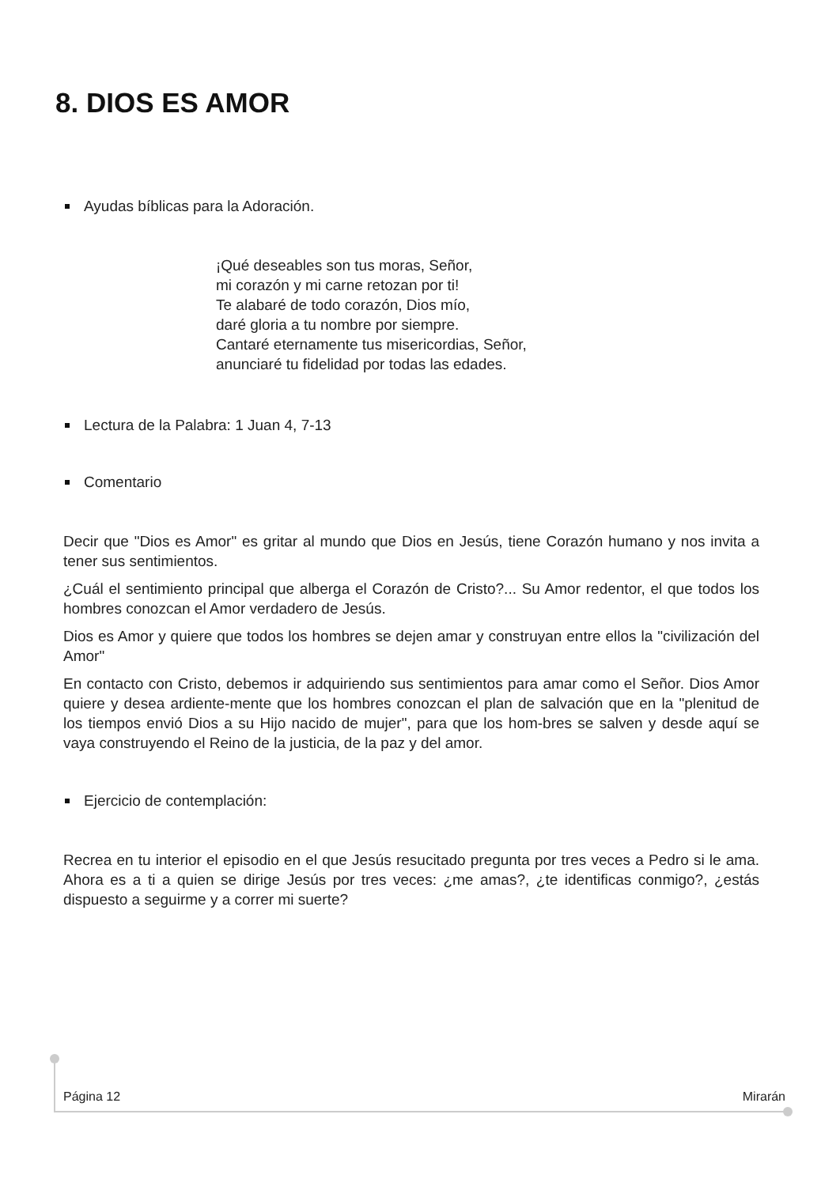8. DIOS ES AMOR
Ayudas bíblicas para la Adoración.
¡Qué deseables son tus moras, Señor,
mi corazón y mi carne retozan por ti!
Te alabaré de todo corazón, Dios mío,
daré gloria a tu nombre por siempre.
Cantaré eternamente tus misericordias, Señor,
anunciaré tu fidelidad por todas las edades.
Lectura de la Palabra: 1 Juan 4, 7-13
Comentario
Decir que "Dios es Amor" es gritar al mundo que Dios en Jesús, tiene Corazón humano y nos invita a tener sus sentimientos.
¿Cuál el sentimiento principal que alberga el Corazón de Cristo?... Su Amor redentor, el que todos los hombres conozcan el Amor verdadero de Jesús.
Dios es Amor y quiere que todos los hombres se dejen amar y construyan entre ellos la "civilización del Amor"
En contacto con Cristo, debemos ir adquiriendo sus sentimientos para amar como el Señor. Dios Amor quiere y desea ardiente-mente que los hombres conozcan el plan de salvación que en la "plenitud de los tiempos envió Dios a su Hijo nacido de mujer", para que los hom-bres se salven y desde aquí se vaya construyendo el Reino de la justicia, de la paz y del amor.
Ejercicio de contemplación:
Recrea en tu interior el episodio en el que Jesús resucitado pregunta por tres veces a Pedro si le ama. Ahora es a ti a quien se dirige Jesús por tres veces: ¿me amas?, ¿te identificas conmigo?, ¿estás dispuesto a seguirme y a correr mi suerte?
Página 12 Mirarán